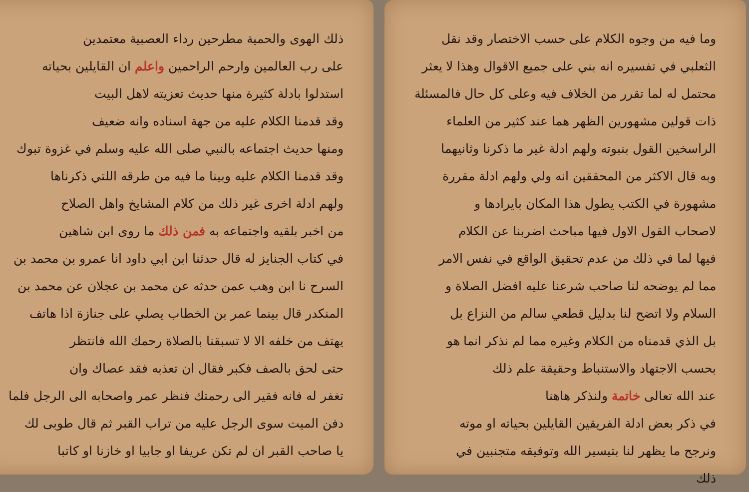وما فيه من وجوه الكلام على حسب الاختصار وقد نقل
الثعلبي في تفسيره انه بني على جميع الاقوال وهذا لا يعثر
محتمل له لما تقرر من الخلاف فيه وعلى كل حال فالمسئلة
ذات قولين مشهورين الظهر هما عند كثير من العلماء
الراسخين القول بنبوته ولهم ادلة غير ما ذكرنا وثانيهما
وبه قال الاكثر من المحققين انه ولي ولهم ادلة مقررة
مشهورة في الكتب يطول هذا المكان بايرادها و
لاصحاب القول الاول فيها مباحث اضربنا عن الكلام
فيها لما في ذلك من عدم تحقيق الواقع في نفس الامر
مما لم يوضحه لنا صاحب شرعنا عليه افضل الصلاة و
السلام ولا اتضح لنا بدليل قطعي سالم من النزاع بل
بل الذي قدمناه من الكلام وغيره مما لم نذكر انما هو
بحسب الاجتهاد والاستنباط وحقيقة علم ذلك
عند الله تعالى خاتمة ولنذكر هاهنا
في ذكر بعض ادلة الفريقين القايلين بحياته او موته
ونرجح ما يظهر لنا بتيسير الله وتوفيقه متجنبين في
ذلك
ذلك الهوى والحمية مطرحين رداء العصبية معتمدين
على رب العالمين وارحم الراحمين واعلم ان القايلين بحياته
استدلوا بادلة كثيرة منها حديث تعزيته لاهل البيت
وقد قدمنا الكلام عليه من جهة اسناده وانه ضعيف
ومنها حديث اجتماعه بالنبي صلى الله عليه وسلم في غزوة تبوك
وقد قدمنا الكلام عليه وبينا ما فيه من طرقه اللتي ذكرناها
ولهم ادلة اخرى غير ذلك من كلام المشايخ واهل الصلاح
من اخبر بلقيه واجتماعه به فمن ذلك ما روى ابن شاهين
في كتاب الجنايز له قال حدثنا ابن ابي داود انا عمرو بن محمد بن
السرح نا ابن وهب عمن حدثه عن محمد بن عجلان عن محمد بن
المنكدر قال بينما عمر بن الخطاب يصلي على جنازة اذا هاتف
يهتف من خلفه الا لا تسبقنا بالصلاة رحمك الله فانتظر
حتى لحق بالصف فكبر فقال ان تعذبه فقد عصاك وان
تغفر له فانه فقير الى رحمتك فنظر عمر واصحابه الى الرجل فلما
دفن الميت سوى الرجل عليه من تراب القبر ثم قال طوبى لك
يا صاحب القبر ان لم تكن عريفا او جابيا او خازنا او كاتبا